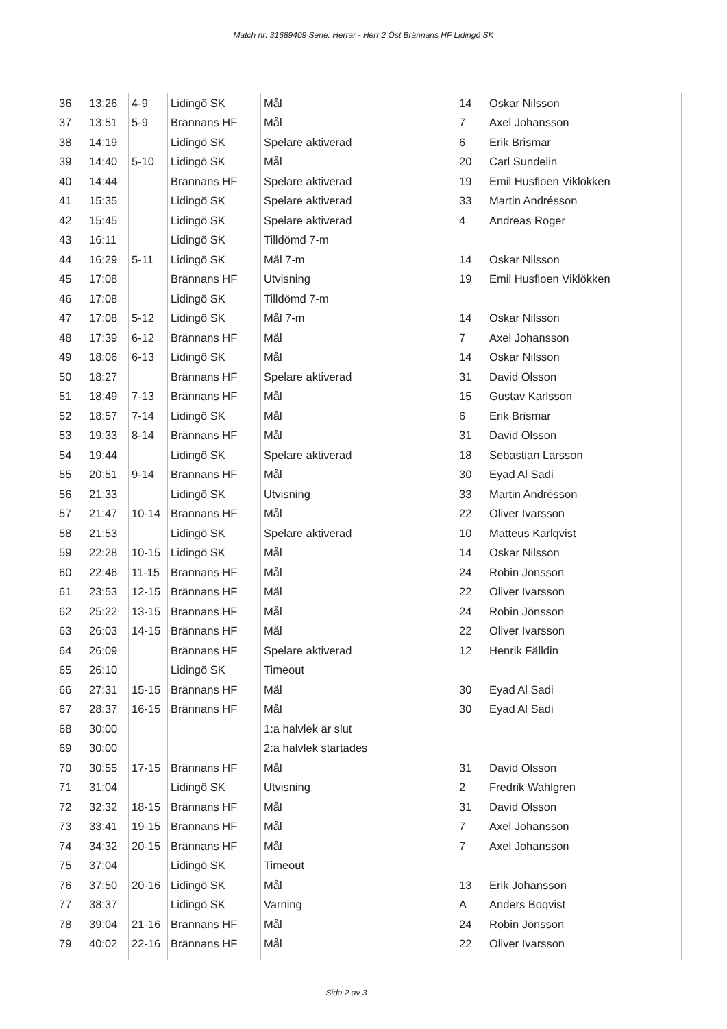Match nr: 31689409 Serie: Herrar - Herr 2 Öst Brännans HF Lidingö SK
| 36 | 13:26 | 4-9 | Lidingö SK | Mål | 14 | Oskar Nilsson |
| 37 | 13:51 | 5-9 | Brännans HF | Mål | 7 | Axel Johansson |
| 38 | 14:19 | | Lidingö SK | Spelare aktiverad | 6 | Erik Brismar |
| 39 | 14:40 | 5-10 | Lidingö SK | Mål | 20 | Carl Sundelin |
| 40 | 14:44 | | Brännans HF | Spelare aktiverad | 19 | Emil Husfloen Viklökken |
| 41 | 15:35 | | Lidingö SK | Spelare aktiverad | 33 | Martin Andrésson |
| 42 | 15:45 | | Lidingö SK | Spelare aktiverad | 4 | Andreas Roger |
| 43 | 16:11 | | Lidingö SK | Tilldömd 7-m | | |
| 44 | 16:29 | 5-11 | Lidingö SK | Mål 7-m | 14 | Oskar Nilsson |
| 45 | 17:08 | | Brännans HF | Utvisning | 19 | Emil Husfloen Viklökken |
| 46 | 17:08 | | Lidingö SK | Tilldömd 7-m | | |
| 47 | 17:08 | 5-12 | Lidingö SK | Mål 7-m | 14 | Oskar Nilsson |
| 48 | 17:39 | 6-12 | Brännans HF | Mål | 7 | Axel Johansson |
| 49 | 18:06 | 6-13 | Lidingö SK | Mål | 14 | Oskar Nilsson |
| 50 | 18:27 | | Brännans HF | Spelare aktiverad | 31 | David Olsson |
| 51 | 18:49 | 7-13 | Brännans HF | Mål | 15 | Gustav Karlsson |
| 52 | 18:57 | 7-14 | Lidingö SK | Mål | 6 | Erik Brismar |
| 53 | 19:33 | 8-14 | Brännans HF | Mål | 31 | David Olsson |
| 54 | 19:44 | | Lidingö SK | Spelare aktiverad | 18 | Sebastian Larsson |
| 55 | 20:51 | 9-14 | Brännans HF | Mål | 30 | Eyad Al Sadi |
| 56 | 21:33 | | Lidingö SK | Utvisning | 33 | Martin Andrésson |
| 57 | 21:47 | 10-14 | Brännans HF | Mål | 22 | Oliver Ivarsson |
| 58 | 21:53 | | Lidingö SK | Spelare aktiverad | 10 | Matteus Karlqvist |
| 59 | 22:28 | 10-15 | Lidingö SK | Mål | 14 | Oskar Nilsson |
| 60 | 22:46 | 11-15 | Brännans HF | Mål | 24 | Robin Jönsson |
| 61 | 23:53 | 12-15 | Brännans HF | Mål | 22 | Oliver Ivarsson |
| 62 | 25:22 | 13-15 | Brännans HF | Mål | 24 | Robin Jönsson |
| 63 | 26:03 | 14-15 | Brännans HF | Mål | 22 | Oliver Ivarsson |
| 64 | 26:09 | | Brännans HF | Spelare aktiverad | 12 | Henrik Fälldin |
| 65 | 26:10 | | Lidingö SK | Timeout | | |
| 66 | 27:31 | 15-15 | Brännans HF | Mål | 30 | Eyad Al Sadi |
| 67 | 28:37 | 16-15 | Brännans HF | Mål | 30 | Eyad Al Sadi |
| 68 | 30:00 | | | 1:a halvlek är slut | | |
| 69 | 30:00 | | | 2:a halvlek startades | | |
| 70 | 30:55 | 17-15 | Brännans HF | Mål | 31 | David Olsson |
| 71 | 31:04 | | Lidingö SK | Utvisning | 2 | Fredrik Wahlgren |
| 72 | 32:32 | 18-15 | Brännans HF | Mål | 31 | David Olsson |
| 73 | 33:41 | 19-15 | Brännans HF | Mål | 7 | Axel Johansson |
| 74 | 34:32 | 20-15 | Brännans HF | Mål | 7 | Axel Johansson |
| 75 | 37:04 | | Lidingö SK | Timeout | | |
| 76 | 37:50 | 20-16 | Lidingö SK | Mål | 13 | Erik Johansson |
| 77 | 38:37 | | Lidingö SK | Varning | A | Anders Boqvist |
| 78 | 39:04 | 21-16 | Brännans HF | Mål | 24 | Robin Jönsson |
| 79 | 40:02 | 22-16 | Brännans HF | Mål | 22 | Oliver Ivarsson |
Sida 2 av 3